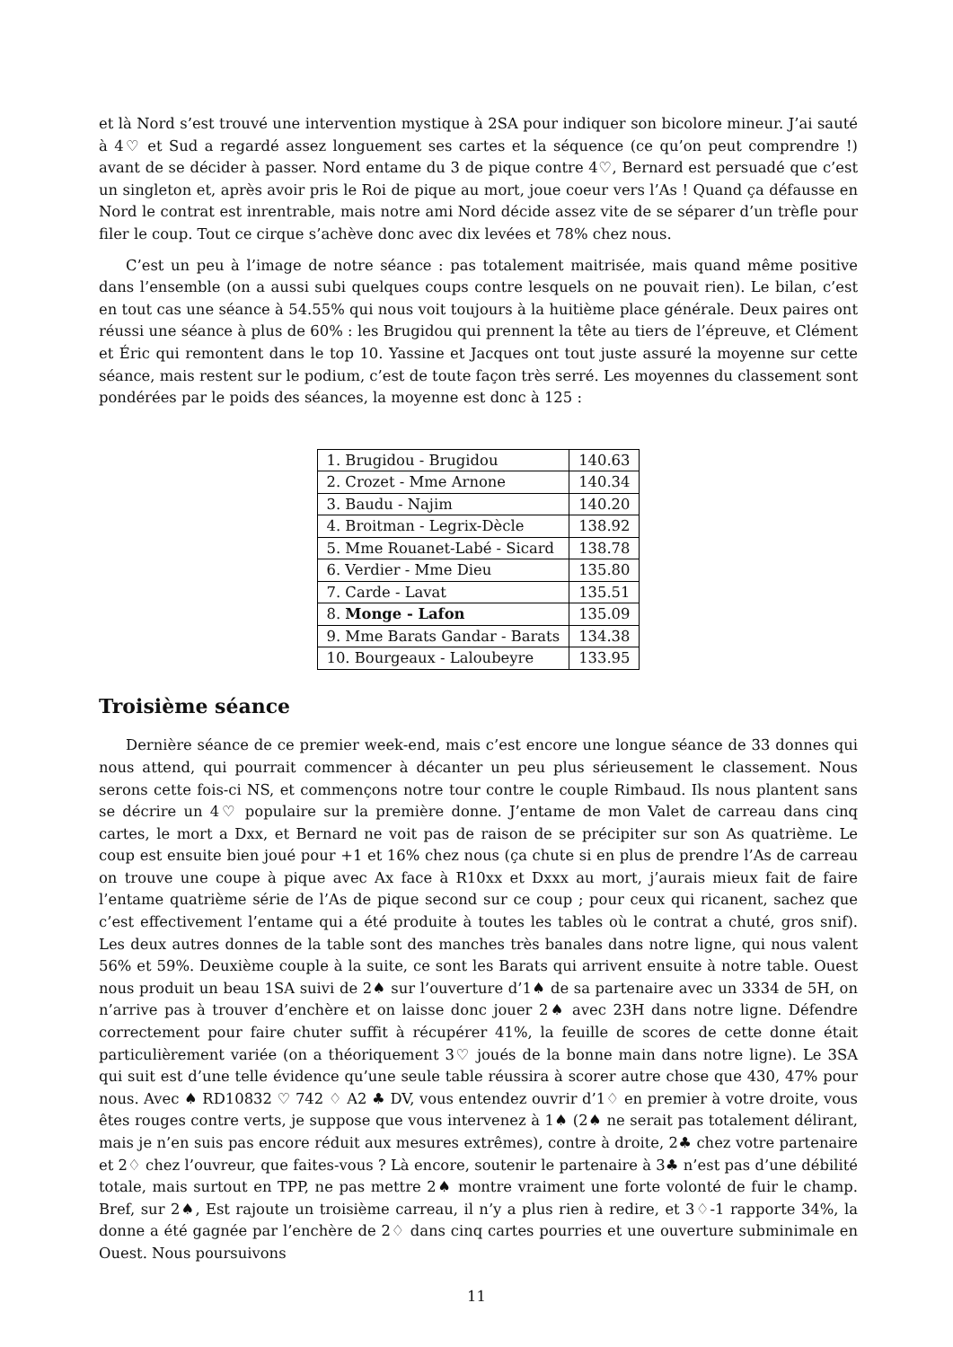et là Nord s’est trouvé une intervention mystique à 2SA pour indiquer son bicolore mineur. J’ai sauté à 4♡ et Sud a regardé assez longuement ses cartes et la séquence (ce qu’on peut comprendre !) avant de se décider à passer. Nord entame du 3 de pique contre 4♡, Bernard est persuadé que c’est un singleton et, après avoir pris le Roi de pique au mort, joue coeur vers l’As ! Quand ça défausse en Nord le contrat est inrentrable, mais notre ami Nord décide assez vite de se séparer d’un trèfle pour filer le coup. Tout ce cirque s’achève donc avec dix levées et 78% chez nous.
C’est un peu à l’image de notre séance : pas totalement maitrisée, mais quand même positive dans l’ensemble (on a aussi subi quelques coups contre lesquels on ne pouvait rien). Le bilan, c’est en tout cas une séance à 54.55% qui nous voit toujours à la huitième place générale. Deux paires ont réussi une séance à plus de 60% : les Brugidou qui prennent la tête au tiers de l’épreuve, et Clément et Éric qui remontent dans le top 10. Yassine et Jacques ont tout juste assuré la moyenne sur cette séance, mais restent sur le podium, c’est de toute façon très serré. Les moyennes du classement sont pondérées par le poids des séances, la moyenne est donc à 125 :
| 1. Brugidou - Brugidou | 140.63 |
| 2. Crozet - Mme Arnone | 140.34 |
| 3. Baudu - Najim | 140.20 |
| 4. Broitman - Legrix-Dècle | 138.92 |
| 5. Mme Rouanet-Labé - Sicard | 138.78 |
| 6. Verdier - Mme Dieu | 135.80 |
| 7. Carde - Lavat | 135.51 |
| 8. Monge - Lafon | 135.09 |
| 9. Mme Barats Gandar - Barats | 134.38 |
| 10. Bourgeaux - Laloubeyre | 133.95 |
Troisième séance
Dernière séance de ce premier week-end, mais c’est encore une longue séance de 33 donnes qui nous attend, qui pourrait commencer à décanter un peu plus sérieusement le classement. Nous serons cette fois-ci NS, et commençons notre tour contre le couple Rimbaud. Ils nous plantent sans se décrire un 4♡ populaire sur la première donne. J’entame de mon Valet de carreau dans cinq cartes, le mort a Dxx, et Bernard ne voit pas de raison de se précipiter sur son As quatrième. Le coup est ensuite bien joué pour +1 et 16% chez nous (ça chute si en plus de prendre l’As de carreau on trouve une coupe à pique avec Ax face à R10xx et Dxxx au mort, j’aurais mieux fait de faire l’entame quatrième série de l’As de pique second sur ce coup ; pour ceux qui ricanent, sachez que c’est effectivement l’entame qui a été produite à toutes les tables où le contrat a chuté, gros snif). Les deux autres donnes de la table sont des manches très banales dans notre ligne, qui nous valent 56% et 59%. Deuxième couple à la suite, ce sont les Barats qui arrivent ensuite à notre table. Ouest nous produit un beau 1SA suivi de 2♠ sur l’ouverture d’1♠ de sa partenaire avec un 3334 de 5H, on n’arrive pas à trouver d’enchère et on laisse donc jouer 2♠ avec 23H dans notre ligne. Défendre correctement pour faire chuter suffit à récupérer 41%, la feuille de scores de cette donne était particulièrement variée (on a théoriquement 3♡ joués de la bonne main dans notre ligne). Le 3SA qui suit est d’une telle évidence qu’une seule table réussira à scorer autre chose que 430, 47% pour nous. Avec ♠ RD10832 ♡ 742 ♢ A2 ♣ DV, vous entendez ouvrir d’1♢ en premier à votre droite, vous êtes rouges contre verts, je suppose que vous intervenez à 1♠ (2♠ ne serait pas totalement délirant, mais je n’en suis pas encore réduit aux mesures extrêmes), contre à droite, 2♣ chez votre partenaire et 2♢ chez l’ouvreur, que faites-vous ? Là encore, soutenir le partenaire à 3♣ n’est pas d’une débilité totale, mais surtout en TPP, ne pas mettre 2♠ montre vraiment une forte volonté de fuir le champ. Bref, sur 2♠, Est rajoute un troisième carreau, il n’y a plus rien à redire, et 3♢-1 rapporte 34%, la donne a été gagnée par l’enchère de 2♢ dans cinq cartes pourries et une ouverture subminimale en Ouest. Nous poursuivons
11